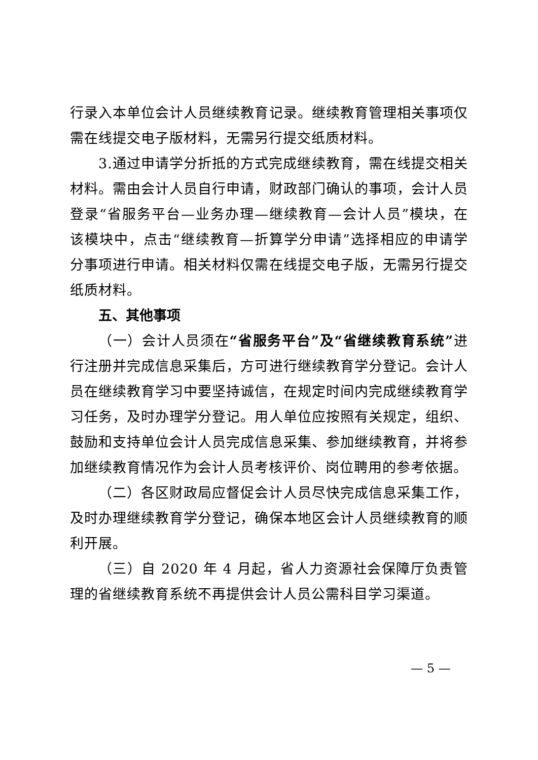行录入本单位会计人员继续教育记录。继续教育管理相关事项仅需在线提交电子版材料，无需另行提交纸质材料。
3.通过申请学分折抵的方式完成继续教育，需在线提交相关材料。需由会计人员自行申请，财政部门确认的事项，会计人员登录“省服务平台—业务办理—继续教育—会计人员”模块，在该模块中，点击“继续教育—折算学分申请”选择相应的申请学分事项进行申请。相关材料仅需在线提交电子版，无需另行提交纸质材料。
五、其他事项
（一）会计人员须在“省服务平台”及“省继续教育系统”进行注册并完成信息采集后，方可进行继续教育学分登记。会计人员在继续教育学习中要坚持诚信，在规定时间内完成继续教育学习任务，及时办理学分登记。用人单位应按照有关规定，组织、鼓励和支持单位会计人员完成信息采集、参加继续教育，并将参加继续教育情况作为会计人员考核评价、岗位聘用的参考依据。
（二）各区财政局应督促会计人员尽快完成信息采集工作，及时办理继续教育学分登记，确保本地区会计人员继续教育的顺利开展。
（三）自 2020 年 4 月起，省人力资源社会保障厅负责管理的省继续教育系统不再提供会计人员公需科目学习渠道。
— 5 —